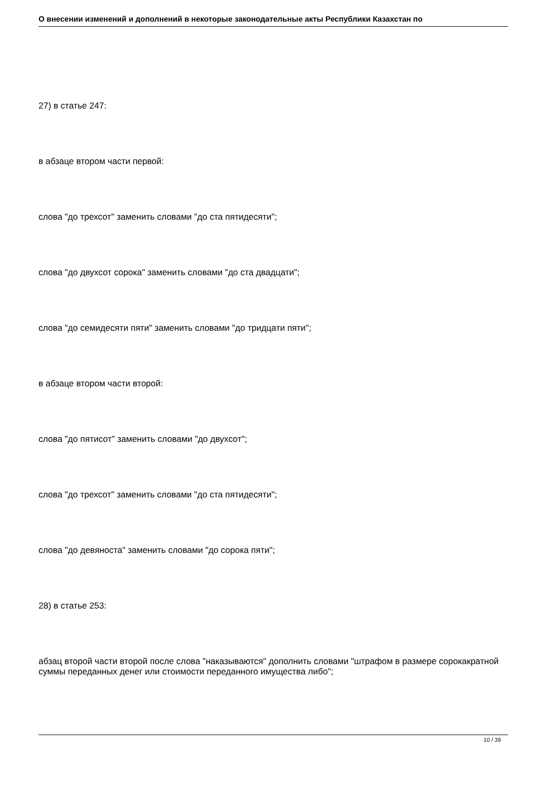О внесении изменений и дополнений в некоторые законодательные акты Республики Казахстан по
27) в статье 247:
в абзаце втором части первой:
слова "до трехсот" заменить словами "до ста пятидесяти";
слова "до двухсот сорока" заменить словами "до ста двадцати";
слова "до семидесяти пяти" заменить словами "до тридцати пяти";
в абзаце втором части второй:
слова "до пятисот" заменить словами "до двухсот";
слова "до трехсот" заменить словами "до ста пятидесяти";
слова "до девяноста" заменить словами "до сорока пяти";
28) в статье 253:
абзац второй части второй после слова "наказываются" дополнить словами "штрафом в размере сорокакратной суммы переданных денег или стоимости переданного имущества либо";
10 / 39